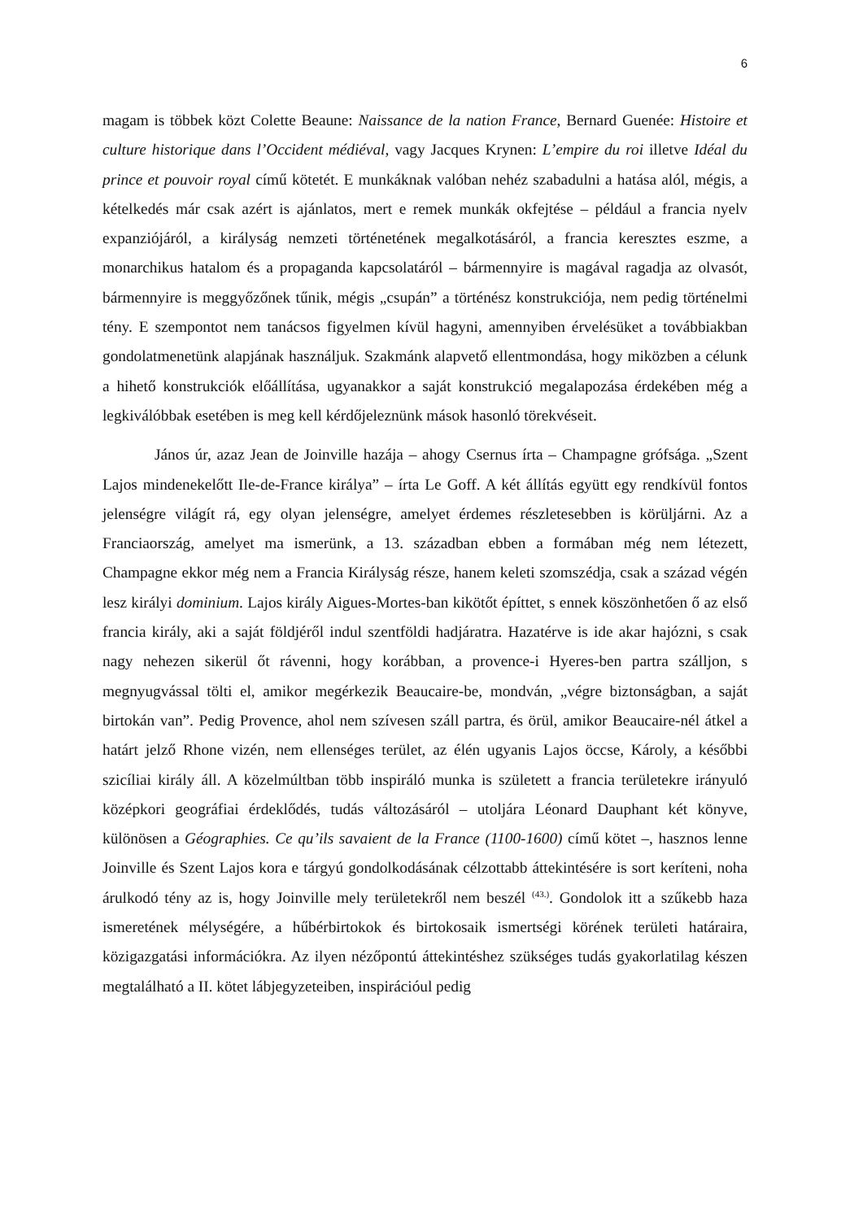6
magam is többek közt Colette Beaune: Naissance de la nation France, Bernard Guenée: Histoire et culture historique dans l’Occident médiéval, vagy Jacques Krynen: L’empire du roi illetve Idéal du prince et pouvoir royal című kötetét. E munkáknak valóban nehéz szabadulni a hatása alól, mégis, a kételkedés már csak azért is ajánlatos, mert e remek munkák okfejtése – például a francia nyelv expanziójáról, a királyság nemzeti történetének megalkotásáról, a francia keresztes eszme, a monarchikus hatalom és a propaganda kapcsolatáról – bármennyire is magával ragadja az olvasót, bármennyire is meggyőzőnek tűnik, mégis „csupán” a történész konstrukciója, nem pedig történelmi tény. E szempontot nem tanácsos figyelmen kívül hagyni, amennyiben érvelésüket a továbbiakban gondolatmenetünk alapjának használjuk. Szakmánk alapvető ellentmondása, hogy miközben a célunk a hihető konstrukciók előállítása, ugyanakkor a saját konstrukció megalapozása érdekében még a legkiválóbbak esetében is meg kell kérdőjeleznünk mások hasonló törekvéseit.
János úr, azaz Jean de Joinville hazája – ahogy Csernus írta – Champagne grófsága. „Szent Lajos mindenekelőtt Ile-de-France királya” – írta Le Goff. A két állítás együtt egy rendkívül fontos jelenségre világít rá, egy olyan jelenségre, amelyet érdemes részletesebben is körüljárni. Az a Franciaország, amelyet ma ismerünk, a 13. században ebben a formában még nem létezett, Champagne ekkor még nem a Francia Királyság része, hanem keleti szomszédja, csak a század végén lesz királyi dominium. Lajos király Aigues-Mortes-ban kikötőt építtet, s ennek köszönhetően ő az első francia király, aki a saját földjéről indul szentföldi hadjáratra. Hazatérve is ide akar hajózni, s csak nagy nehezen sikerül őt rávenni, hogy korábban, a provence-i Hyeres-ben partra szálljon, s megnyugvással tölti el, amikor megérkezik Beaucaire-be, mondván, „végre biztonságban, a saját birtokán van”. Pedig Provence, ahol nem szívesen száll partra, és örül, amikor Beaucaire-nél átkel a határt jelző Rhone vizén, nem ellenséges terület, az élén ugyanis Lajos öccse, Károly, a későbbi szicíliai király áll. A közelmúltban több inspiráló munka is született a francia területekre irányuló középkori geográfiai érdeklődés, tudás változásáról – utoljára Léonard Dauphant két könyve, különösen a Géographies. Ce qu’ils savaient de la France (1100-1600) című kötet –, hasznos lenne Joinville és Szent Lajos kora e tárgyú gondolkodásának célzottabb áttekintésére is sort keríteni, noha árulkodó tény az is, hogy Joinville mely területekről nem beszél <sup>(43.)</sup>. Gondolok itt a szűkebb haza ismeretének mélységére, a hűbérbirtokok és birtokosaik ismertségi körének területi határaira, közigazgatási információkra. Az ilyen nézőpontú áttekintéshez szükséges tudás gyakorlatilag készen megtalálható a II. kötet lábjegyzeteiben, inspirációul pedig